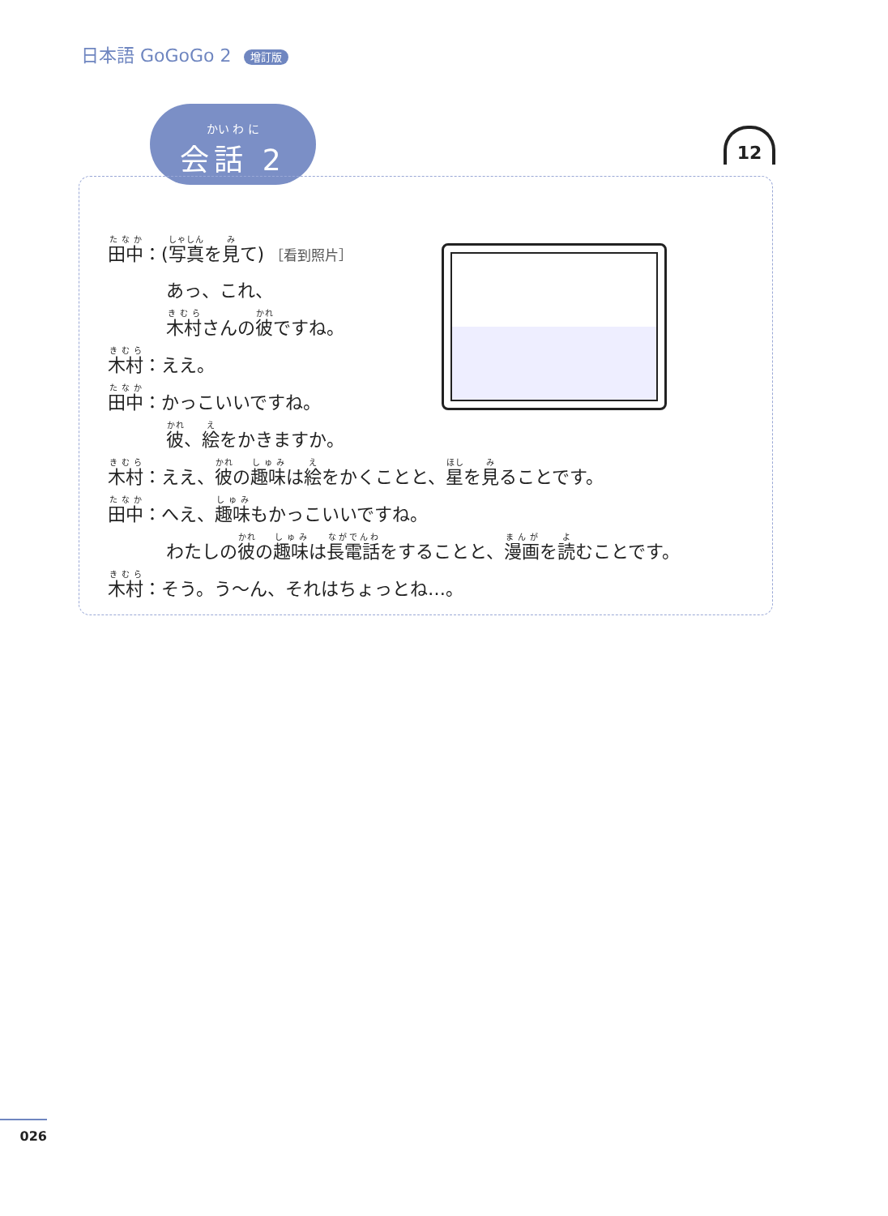日本語 GoGoGo 2 增訂版
かい わ に
会話 2
12
田中：(写真を見て) ［看到照片］
あっ、これ、
木村さんの彼ですね。
木村：ええ。
田中：かっこいいですね。
彼、絵をかきますか。
木村：ええ、彼の趣味は絵をかくことと、星を見ることです。
田中：へえ、趣味もかっこいいですね。
わたしの彼の趣味は長電話をすることと、漫画を読むことです。
木村：そう。う～ん、それはちょっとね…。
026